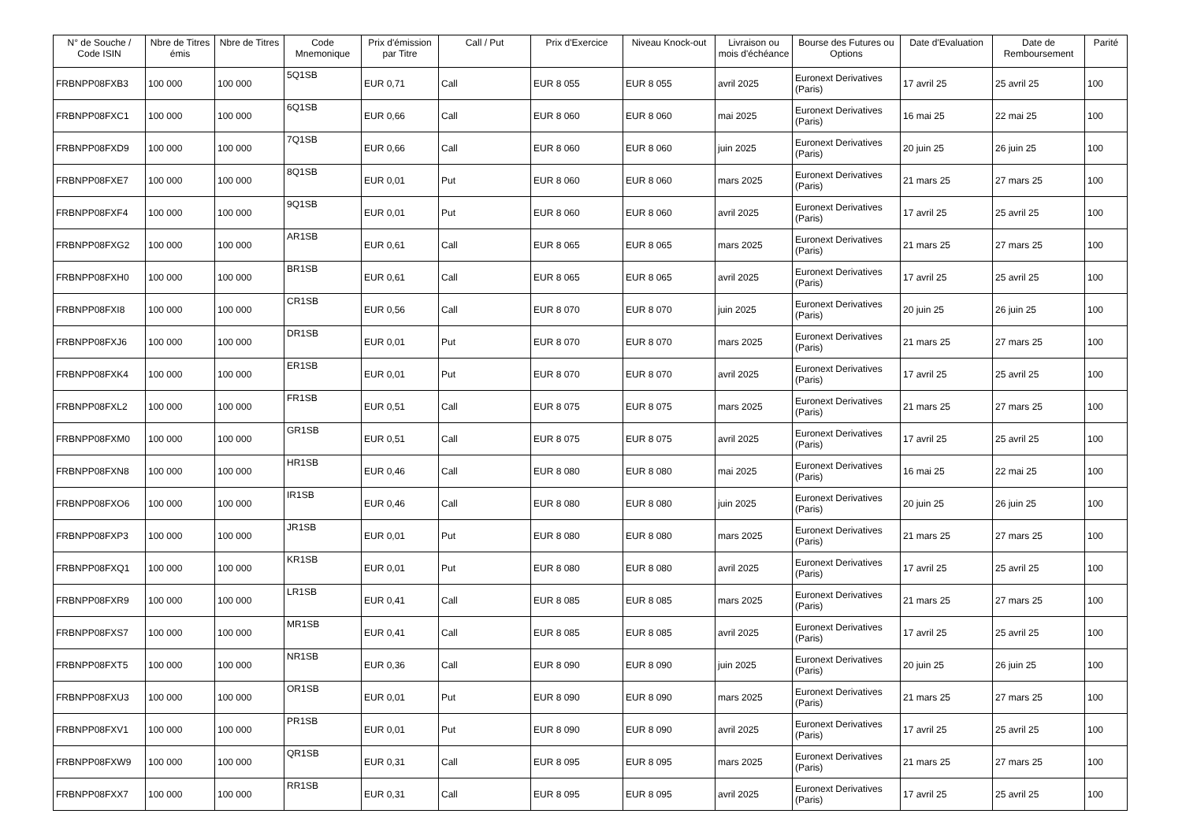| N° de Souche / Code ISIN | Nbre de Titres émis | Nbre de Titres | Code Mnemonique | Prix d'émission par Titre | Call / Put | Prix d'Exercice | Niveau Knock-out | Livraison ou mois d'échéance | Bourse des Futures ou Options | Date d'Evaluation | Date de Remboursement | Parité |
| --- | --- | --- | --- | --- | --- | --- | --- | --- | --- | --- | --- | --- |
| FRBNPP08FXB3 | 100 000 | 100 000 | 5Q1SB | EUR 0,71 | Call | EUR 8 055 | EUR 8 055 | avril 2025 | Euronext Derivatives (Paris) | 17 avril 25 | 25 avril 25 | 100 |
| FRBNPP08FXC1 | 100 000 | 100 000 | 6Q1SB | EUR 0,66 | Call | EUR 8 060 | EUR 8 060 | mai 2025 | Euronext Derivatives (Paris) | 16 mai 25 | 22 mai 25 | 100 |
| FRBNPP08FXD9 | 100 000 | 100 000 | 7Q1SB | EUR 0,66 | Call | EUR 8 060 | EUR 8 060 | juin 2025 | Euronext Derivatives (Paris) | 20 juin 25 | 26 juin 25 | 100 |
| FRBNPP08FXE7 | 100 000 | 100 000 | 8Q1SB | EUR 0,01 | Put | EUR 8 060 | EUR 8 060 | mars 2025 | Euronext Derivatives (Paris) | 21 mars 25 | 27 mars 25 | 100 |
| FRBNPP08FXF4 | 100 000 | 100 000 | 9Q1SB | EUR 0,01 | Put | EUR 8 060 | EUR 8 060 | avril 2025 | Euronext Derivatives (Paris) | 17 avril 25 | 25 avril 25 | 100 |
| FRBNPP08FXG2 | 100 000 | 100 000 | AR1SB | EUR 0,61 | Call | EUR 8 065 | EUR 8 065 | mars 2025 | Euronext Derivatives (Paris) | 21 mars 25 | 27 mars 25 | 100 |
| FRBNPP08FXH0 | 100 000 | 100 000 | BR1SB | EUR 0,61 | Call | EUR 8 065 | EUR 8 065 | avril 2025 | Euronext Derivatives (Paris) | 17 avril 25 | 25 avril 25 | 100 |
| FRBNPP08FXI8 | 100 000 | 100 000 | CR1SB | EUR 0,56 | Call | EUR 8 070 | EUR 8 070 | juin 2025 | Euronext Derivatives (Paris) | 20 juin 25 | 26 juin 25 | 100 |
| FRBNPP08FXJ6 | 100 000 | 100 000 | DR1SB | EUR 0,01 | Put | EUR 8 070 | EUR 8 070 | mars 2025 | Euronext Derivatives (Paris) | 21 mars 25 | 27 mars 25 | 100 |
| FRBNPP08FXK4 | 100 000 | 100 000 | ER1SB | EUR 0,01 | Put | EUR 8 070 | EUR 8 070 | avril 2025 | Euronext Derivatives (Paris) | 17 avril 25 | 25 avril 25 | 100 |
| FRBNPP08FXL2 | 100 000 | 100 000 | FR1SB | EUR 0,51 | Call | EUR 8 075 | EUR 8 075 | mars 2025 | Euronext Derivatives (Paris) | 21 mars 25 | 27 mars 25 | 100 |
| FRBNPP08FXM0 | 100 000 | 100 000 | GR1SB | EUR 0,51 | Call | EUR 8 075 | EUR 8 075 | avril 2025 | Euronext Derivatives (Paris) | 17 avril 25 | 25 avril 25 | 100 |
| FRBNPP08FXN8 | 100 000 | 100 000 | HR1SB | EUR 0,46 | Call | EUR 8 080 | EUR 8 080 | mai 2025 | Euronext Derivatives (Paris) | 16 mai 25 | 22 mai 25 | 100 |
| FRBNPP08FXO6 | 100 000 | 100 000 | IR1SB | EUR 0,46 | Call | EUR 8 080 | EUR 8 080 | juin 2025 | Euronext Derivatives (Paris) | 20 juin 25 | 26 juin 25 | 100 |
| FRBNPP08FXP3 | 100 000 | 100 000 | JR1SB | EUR 0,01 | Put | EUR 8 080 | EUR 8 080 | mars 2025 | Euronext Derivatives (Paris) | 21 mars 25 | 27 mars 25 | 100 |
| FRBNPP08FXQ1 | 100 000 | 100 000 | KR1SB | EUR 0,01 | Put | EUR 8 080 | EUR 8 080 | avril 2025 | Euronext Derivatives (Paris) | 17 avril 25 | 25 avril 25 | 100 |
| FRBNPP08FXR9 | 100 000 | 100 000 | LR1SB | EUR 0,41 | Call | EUR 8 085 | EUR 8 085 | mars 2025 | Euronext Derivatives (Paris) | 21 mars 25 | 27 mars 25 | 100 |
| FRBNPP08FXS7 | 100 000 | 100 000 | MR1SB | EUR 0,41 | Call | EUR 8 085 | EUR 8 085 | avril 2025 | Euronext Derivatives (Paris) | 17 avril 25 | 25 avril 25 | 100 |
| FRBNPP08FXT5 | 100 000 | 100 000 | NR1SB | EUR 0,36 | Call | EUR 8 090 | EUR 8 090 | juin 2025 | Euronext Derivatives (Paris) | 20 juin 25 | 26 juin 25 | 100 |
| FRBNPP08FXU3 | 100 000 | 100 000 | OR1SB | EUR 0,01 | Put | EUR 8 090 | EUR 8 090 | mars 2025 | Euronext Derivatives (Paris) | 21 mars 25 | 27 mars 25 | 100 |
| FRBNPP08FXV1 | 100 000 | 100 000 | PR1SB | EUR 0,01 | Put | EUR 8 090 | EUR 8 090 | avril 2025 | Euronext Derivatives (Paris) | 17 avril 25 | 25 avril 25 | 100 |
| FRBNPP08FXW9 | 100 000 | 100 000 | QR1SB | EUR 0,31 | Call | EUR 8 095 | EUR 8 095 | mars 2025 | Euronext Derivatives (Paris) | 21 mars 25 | 27 mars 25 | 100 |
| FRBNPP08FXX7 | 100 000 | 100 000 | RR1SB | EUR 0,31 | Call | EUR 8 095 | EUR 8 095 | avril 2025 | Euronext Derivatives (Paris) | 17 avril 25 | 25 avril 25 | 100 |